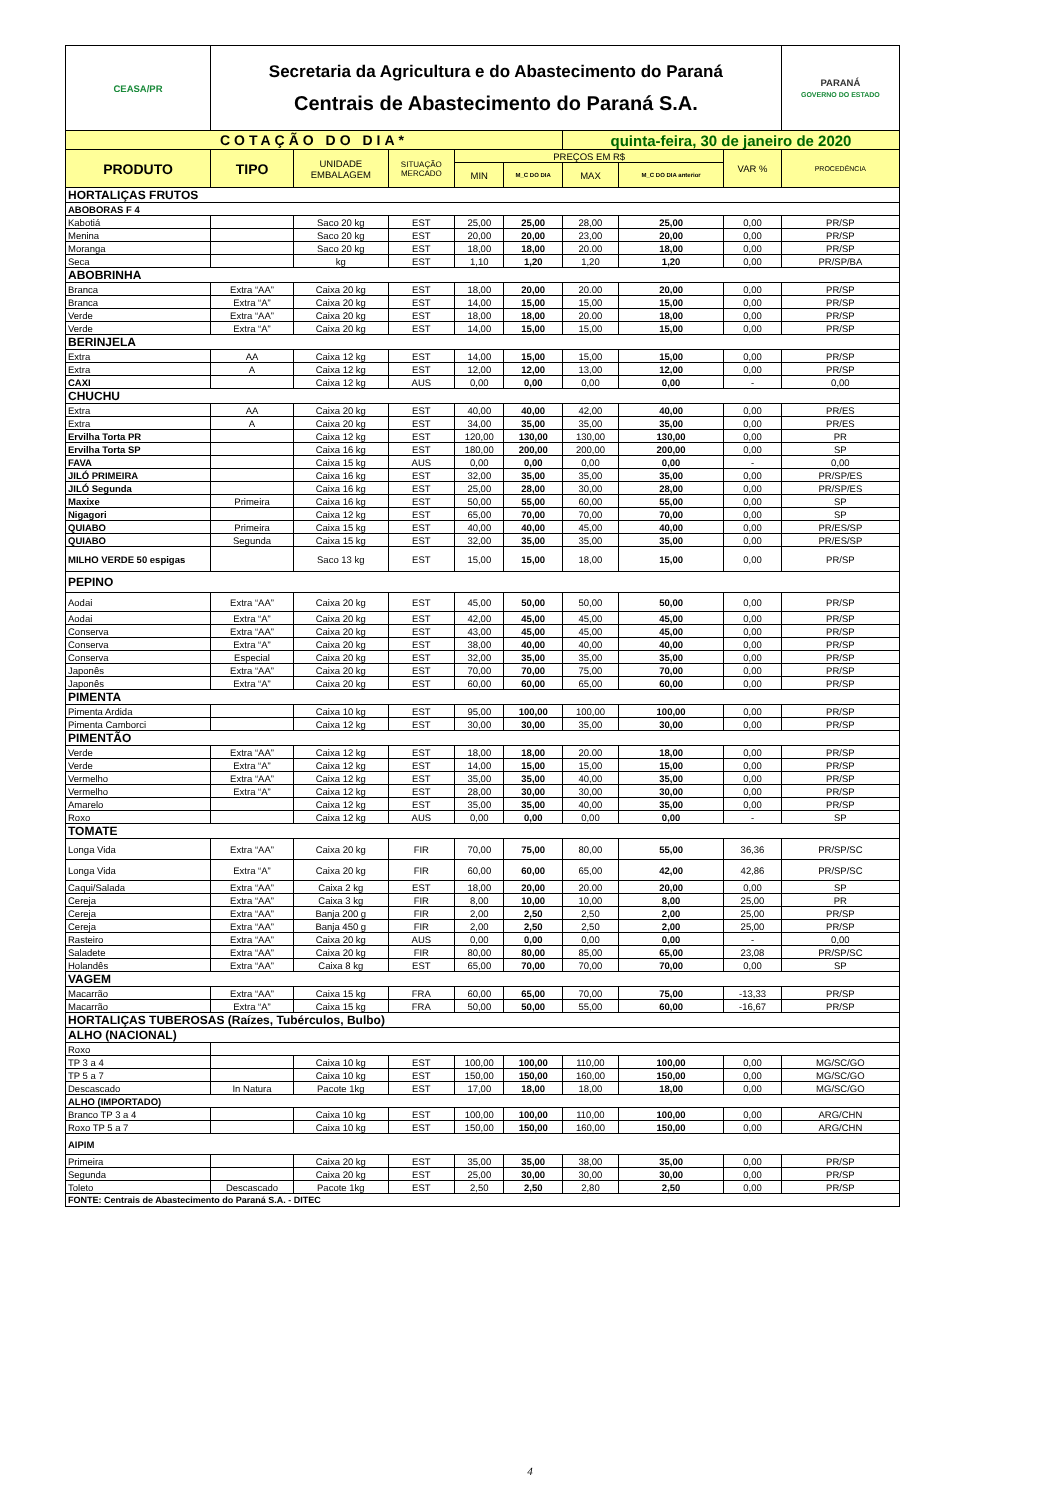| CEASA/PR | Secretaria da Agricultura e do Abastecimento do Paraná Centrais de Abastecimento do Paraná S.A. | | | | | | | | PARANÁ GOVERNO DO ESTADO |
| COTAÇÃO DO DIA* | | | | | | quinta-feira, 30 de janeiro de 2020 | | | |
| PRODUTO | TIPO | UNIDADE EMBALAGEM | SITUAÇÃO MERCADO | PREÇOS EM R$ | | | | VAR % | PROCEDÊNCIA |
| | | | | MIN | M_C DO DIA | MAX | M_C DO DIA anterior | | |
| HORTALIÇAS FRUTOS | | | | | | | | | |
| ABOBORAS F 4 | | | | | | | | | |
| Kabotiá | | Saco 20 kg | EST | 25,00 | 25,00 | 28,00 | 25,00 | 0,00 | PR/SP |
| Menina | | Saco 20 kg | EST | 20,00 | 20,00 | 23,00 | 20,00 | 0,00 | PR/SP |
| Moranga | | Saco 20 kg | EST | 18,00 | 18,00 | 20.00 | 18,00 | 0,00 | PR/SP |
| Seca | | kg | EST | 1,10 | 1,20 | 1,20 | 1,20 | 0,00 | PR/SP/BA |
| ABOBRINHA | | | | | | | | | |
| Branca | Extra “AA” | Caixa 20 kg | EST | 18,00 | 20,00 | 20.00 | 20,00 | 0,00 | PR/SP |
| Branca | Extra “A” | Caixa 20 kg | EST | 14,00 | 15,00 | 15,00 | 15,00 | 0,00 | PR/SP |
| Verde | Extra “AA” | Caixa 20 kg | EST | 18,00 | 18,00 | 20.00 | 18,00 | 0,00 | PR/SP |
| Verde | Extra “A” | Caixa 20 kg | EST | 14,00 | 15,00 | 15,00 | 15,00 | 0,00 | PR/SP |
| BERINJELA | | | | | | | | | |
| Extra | AA | Caixa 12 kg | EST | 14,00 | 15,00 | 15,00 | 15,00 | 0,00 | PR/SP |
| Extra | A | Caixa 12 kg | EST | 12,00 | 12,00 | 13,00 | 12,00 | 0,00 | PR/SP |
| CAXI | | Caixa 12 kg | AUS | 0,00 | 0,00 | 0,00 | 0,00 | - | 0,00 |
| CHUCHU | | | | | | | | | |
| Extra | AA | Caixa 20 kg | EST | 40,00 | 40,00 | 42,00 | 40,00 | 0,00 | PR/ES |
| Extra | A | Caixa 20 kg | EST | 34,00 | 35,00 | 35,00 | 35,00 | 0,00 | PR/ES |
| Ervilha Torta PR | | Caixa 12 kg | EST | 120,00 | 130,00 | 130,00 | 130,00 | 0,00 | PR |
| Ervilha Torta SP | | Caixa 16 kg | EST | 180,00 | 200,00 | 200,00 | 200,00 | 0,00 | SP |
| FAVA | | Caixa 15 kg | AUS | 0,00 | 0,00 | 0,00 | 0,00 | - | 0,00 |
| JILÓ PRIMEIRA | | Caixa 16 kg | EST | 32,00 | 35,00 | 35,00 | 35,00 | 0,00 | PR/SP/ES |
| JILÓ Segunda | | Caixa 16 kg | EST | 25,00 | 28,00 | 30,00 | 28,00 | 0,00 | PR/SP/ES |
| Maxixe | Primeira | Caixa 16 kg | EST | 50,00 | 55,00 | 60,00 | 55,00 | 0,00 | SP |
| Nigagori | | Caixa 12 kg | EST | 65,00 | 70,00 | 70,00 | 70,00 | 0,00 | SP |
| QUIABO | Primeira | Caixa 15 kg | EST | 40,00 | 40,00 | 45,00 | 40,00 | 0,00 | PR/ES/SP |
| QUIABO | Segunda | Caixa 15 kg | EST | 32,00 | 35,00 | 35,00 | 35,00 | 0,00 | PR/ES/SP |
| MILHO VERDE 50 espigas | | Saco 13 kg | EST | 15,00 | 15,00 | 18,00 | 15,00 | 0,00 | PR/SP |
| PEPINO | | | | | | | | | |
| Aodai | Extra “AA” | Caixa 20 kg | EST | 45,00 | 50,00 | 50,00 | 50,00 | 0,00 | PR/SP |
| Aodai | Extra “A” | Caixa 20 kg | EST | 42,00 | 45,00 | 45,00 | 45,00 | 0,00 | PR/SP |
| Conserva | Extra “AA” | Caixa 20 kg | EST | 43,00 | 45,00 | 45,00 | 45,00 | 0,00 | PR/SP |
| Conserva | Extra “A” | Caixa 20 kg | EST | 38,00 | 40,00 | 40,00 | 40,00 | 0,00 | PR/SP |
| Conserva | Especial | Caixa 20 kg | EST | 32,00 | 35,00 | 35,00 | 35,00 | 0,00 | PR/SP |
| Japonês | Extra “AA” | Caixa 20 kg | EST | 70,00 | 70,00 | 75,00 | 70,00 | 0,00 | PR/SP |
| Japonês | Extra “A” | Caixa 20 kg | EST | 60,00 | 60,00 | 65,00 | 60,00 | 0,00 | PR/SP |
| PIMENTA | | | | | | | | | |
| Pimenta Ardida | | Caixa 10 kg | EST | 95,00 | 100,00 | 100,00 | 100,00 | 0,00 | PR/SP |
| Pimenta Camborci | | Caixa 12 kg | EST | 30,00 | 30,00 | 35,00 | 30,00 | 0,00 | PR/SP |
| PIMENTÃO | | | | | | | | | |
| Verde | Extra “AA” | Caixa 12 kg | EST | 18,00 | 18,00 | 20.00 | 18,00 | 0,00 | PR/SP |
| Verde | Extra “A” | Caixa 12 kg | EST | 14,00 | 15,00 | 15,00 | 15,00 | 0,00 | PR/SP |
| Vermelho | Extra “AA” | Caixa 12 kg | EST | 35,00 | 35,00 | 40,00 | 35,00 | 0,00 | PR/SP |
| Vermelho | Extra “A” | Caixa 12 kg | EST | 28,00 | 30,00 | 30,00 | 30,00 | 0,00 | PR/SP |
| Amarelo | | Caixa 12 kg | EST | 35,00 | 35,00 | 40,00 | 35,00 | 0,00 | PR/SP |
| Roxo | | Caixa 12 kg | AUS | 0,00 | 0,00 | 0,00 | 0,00 | - | SP |
| TOMATE | | | | | | | | | |
| Longa Vida | Extra “AA” | Caixa 20 kg | FIR | 70,00 | 75,00 | 80,00 | 55,00 | 36,36 | PR/SP/SC |
| Longa Vida | Extra “A” | Caixa 20 kg | FIR | 60,00 | 60,00 | 65,00 | 42,00 | 42,86 | PR/SP/SC |
| Caqui/Salada | Extra “AA” | Caixa 2 kg | EST | 18,00 | 20,00 | 20.00 | 20,00 | 0,00 | SP |
| Cereja | Extra “AA” | Caixa 3 kg | FIR | 8,00 | 10,00 | 10,00 | 8,00 | 25,00 | PR |
| Cereja | Extra “AA” | Banja 200 g | FIR | 2,00 | 2,50 | 2,50 | 2,00 | 25,00 | PR/SP |
| Cereja | Extra “AA” | Banja 450 g | FIR | 2,00 | 2,50 | 2,50 | 2,00 | 25,00 | PR/SP |
| Rasteiro | Extra “AA” | Caixa 20 kg | AUS | 0,00 | 0,00 | 0,00 | 0,00 | - | 0,00 |
| Saladete | Extra “AA” | Caixa 20 kg | FIR | 80,00 | 80,00 | 85,00 | 65,00 | 23,08 | PR/SP/SC |
| Holandês | Extra “AA” | Caixa 8 kg | EST | 65,00 | 70,00 | 70,00 | 70,00 | 0,00 | SP |
| VAGEM | | | | | | | | | |
| Macarrão | Extra “AA” | Caixa 15 kg | FRA | 60,00 | 65,00 | 70,00 | 75,00 | -13,33 | PR/SP |
| Macarrão | Extra “A” | Caixa 15 kg | FRA | 50,00 | 50,00 | 55,00 | 60,00 | -16,67 | PR/SP |
| HORTALIÇAS TUBEROSAS (Raízes, Tubérculos, Bulbo) | | | | | | | | | |
| ALHO (NACIONAL) | | | | | | | | | |
| Roxo | | | | | | | | | |
| TP 3 a 4 | | Caixa 10 kg | EST | 100,00 | 100,00 | 110,00 | 100,00 | 0,00 | MG/SC/GO |
| TP 5 a 7 | | Caixa 10 kg | EST | 150,00 | 150,00 | 160,00 | 150,00 | 0,00 | MG/SC/GO |
| Descascado | In Natura | Pacote 1kg | EST | 17,00 | 18,00 | 18,00 | 18,00 | 0,00 | MG/SC/GO |
| ALHO (IMPORTADO) | | | | | | | | | |
| Branco TP 3 a 4 | | Caixa 10 kg | EST | 100,00 | 100,00 | 110,00 | 100,00 | 0,00 | ARG/CHN |
| Roxo TP 5 a 7 | | Caixa 10 kg | EST | 150,00 | 150,00 | 160,00 | 150,00 | 0,00 | ARG/CHN |
| AIPIM | | | | | | | | | |
| Primeira | | Caixa 20 kg | EST | 35,00 | 35,00 | 38,00 | 35,00 | 0,00 | PR/SP |
| Segunda | | Caixa 20 kg | EST | 25,00 | 30,00 | 30,00 | 30,00 | 0,00 | PR/SP |
| Toleto | Descascado | Pacote 1kg | EST | 2,50 | 2,50 | 2,80 | 2,50 | 0,00 | PR/SP |
| FONTE: Centrais de Abastecimento do Paraná S.A. - DITEC | | | | | | | | | |
4